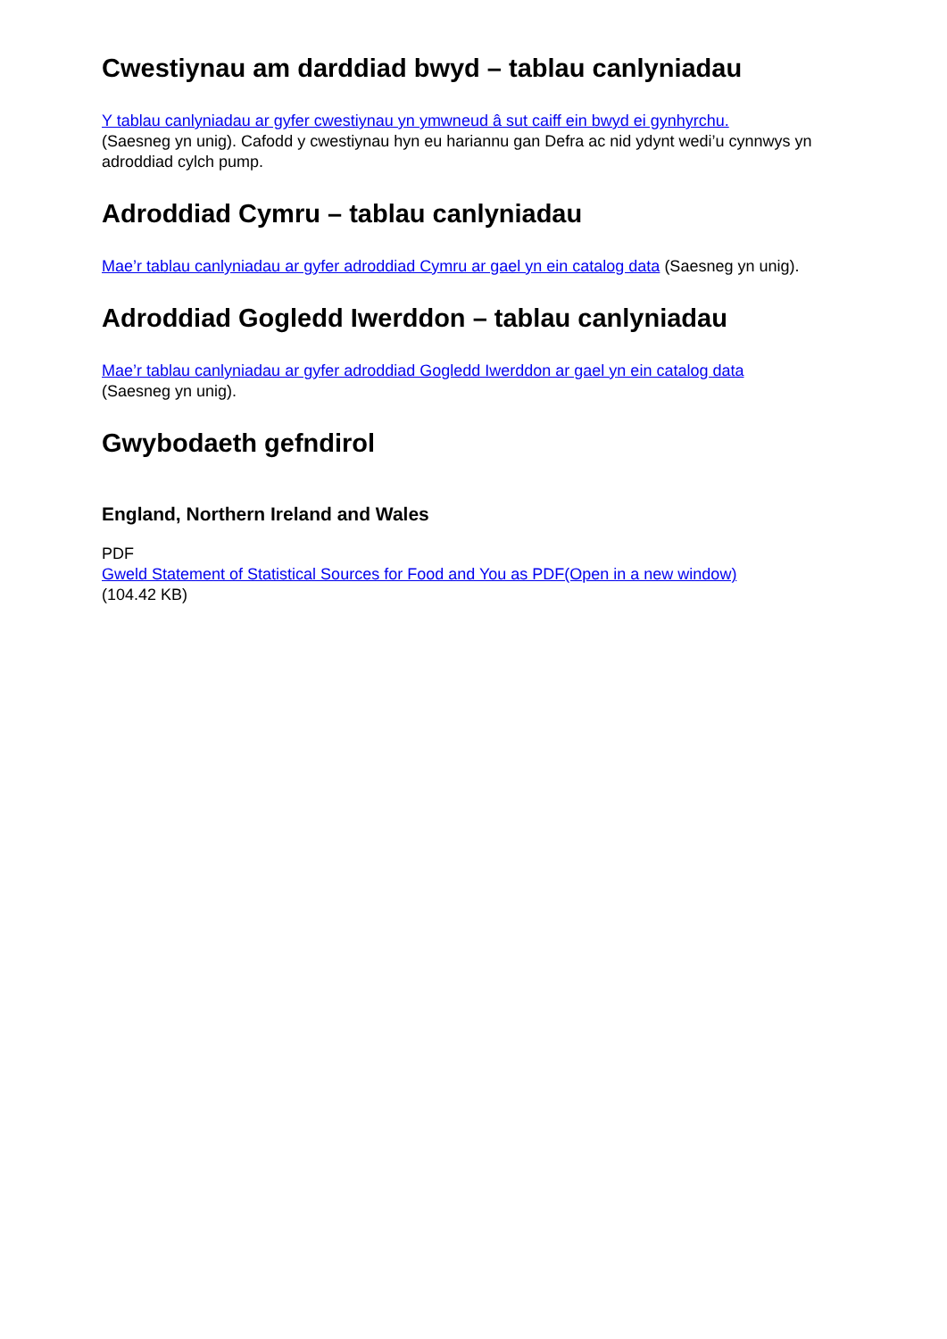Cwestiynau am darddiad bwyd – tablau canlyniadau
Y tablau canlyniadau ar gyfer cwestiynau yn ymwneud â sut caiff ein bwyd ei gynhyrchu.
(Saesneg yn unig). Cafodd y cwestiynau hyn eu hariannu gan Defra ac nid ydynt wedi’u cynnwys yn adroddiad cylch pump.
Adroddiad Cymru – tablau canlyniadau
Mae’r tablau canlyniadau ar gyfer adroddiad Cymru ar gael yn ein catalog data (Saesneg yn unig).
Adroddiad Gogledd Iwerddon – tablau canlyniadau
Mae’r tablau canlyniadau ar gyfer adroddiad Gogledd Iwerddon ar gael yn ein catalog data
(Saesneg yn unig).
Gwybodaeth gefndirol
England, Northern Ireland and Wales
PDF
Gweld Statement of Statistical Sources for Food and You as PDF(Open in a new window)
(104.42 KB)